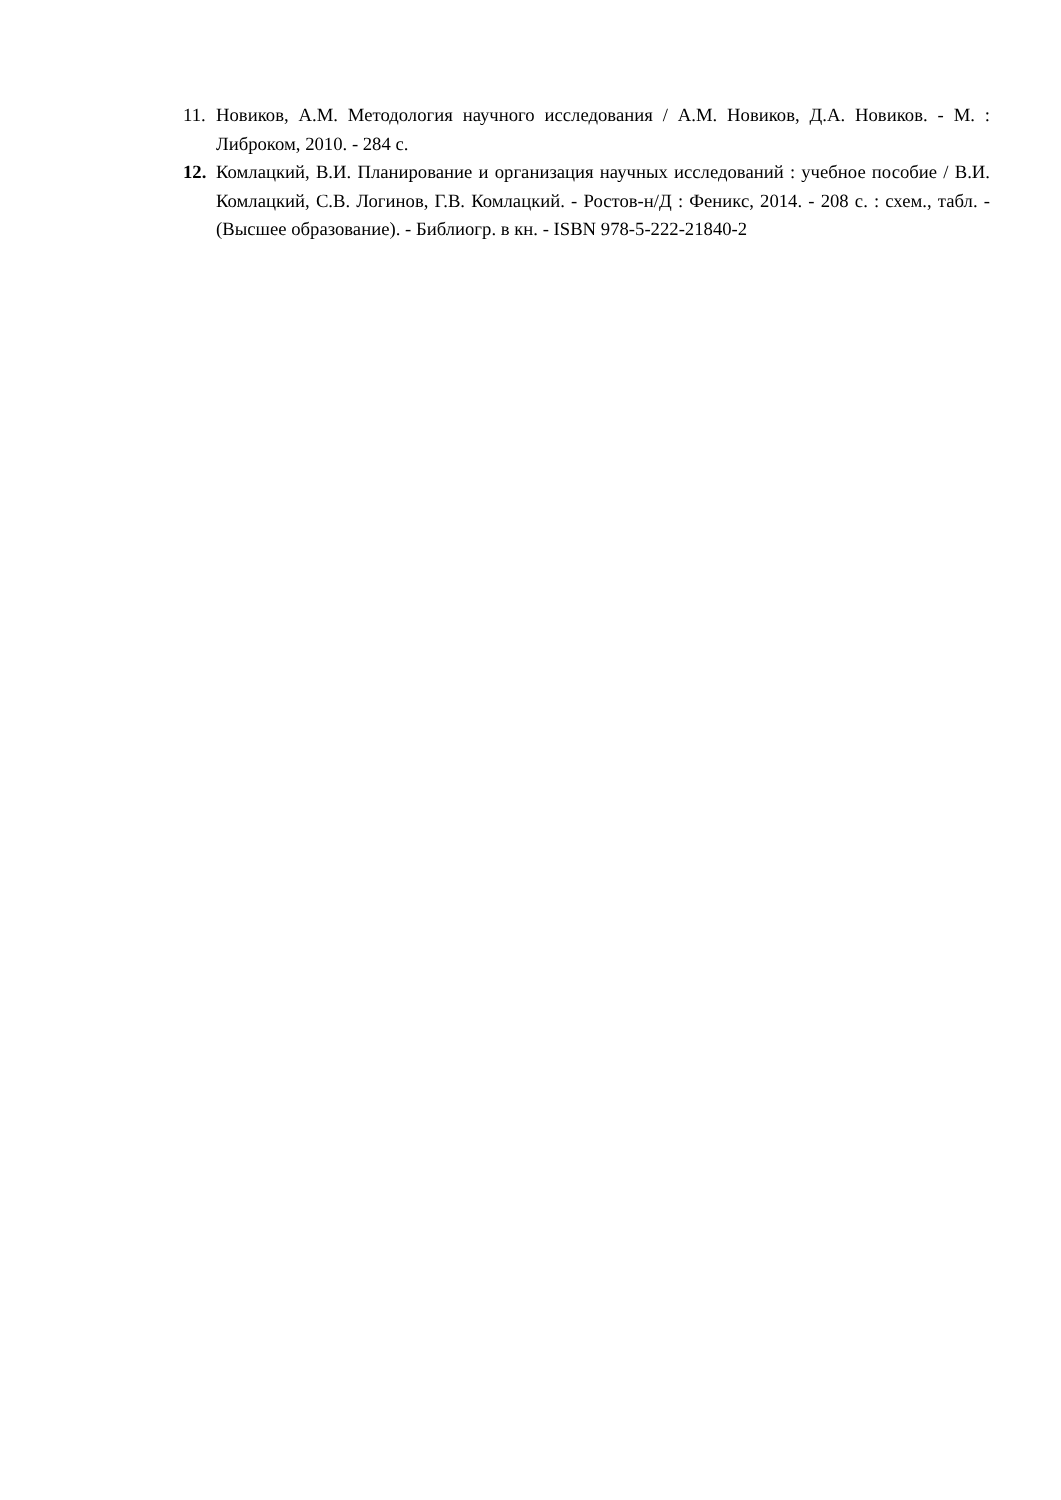11. Новиков, А.М. Методология научного исследования / А.М. Новиков, Д.А. Новиков. - М. : Либроком, 2010. - 284 с.
12. Комлацкий, В.И. Планирование и организация научных исследований : учебное пособие / В.И. Комлацкий, С.В. Логинов, Г.В. Комлацкий. - Ростов-н/Д : Феникс, 2014. - 208 с. : схем., табл. - (Высшее образование). - Библиогр. в кн. - ISBN 978-5-222-21840-2